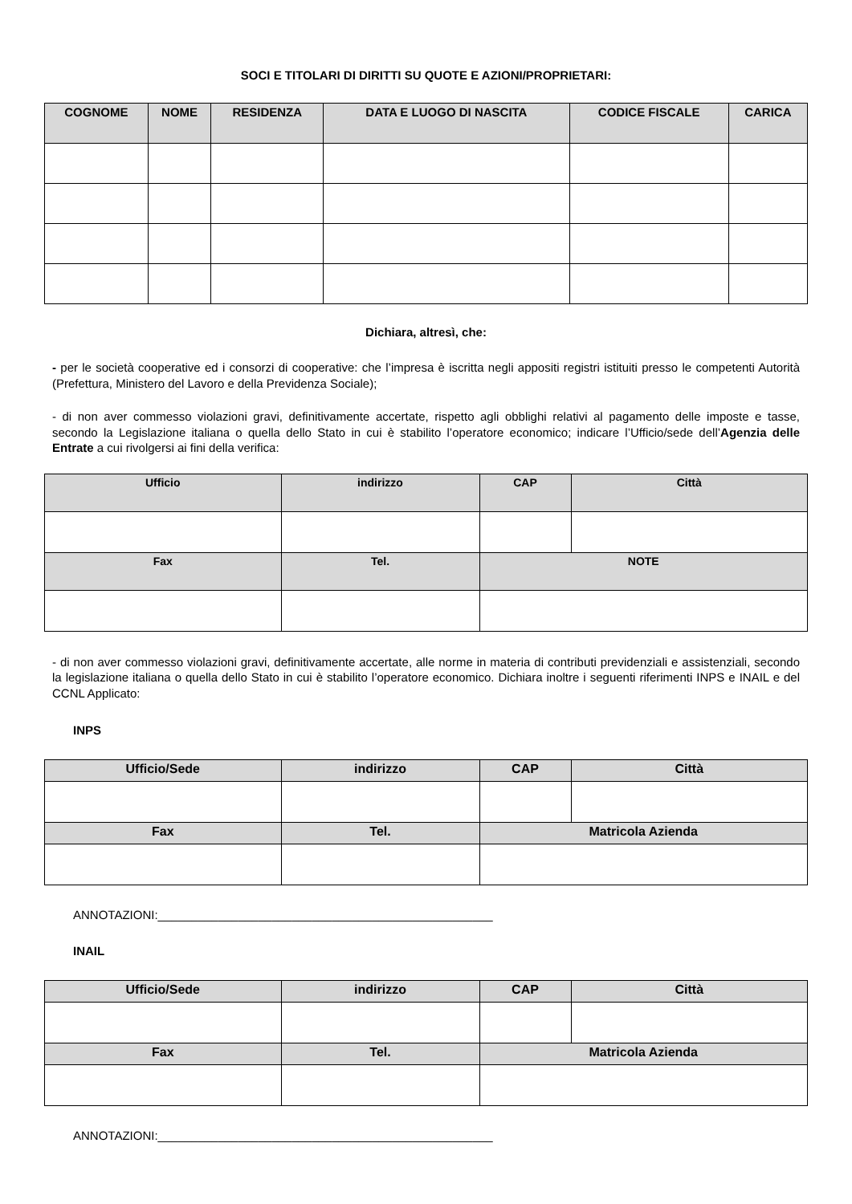SOCI E TITOLARI DI DIRITTI SU QUOTE E AZIONI/PROPRIETARI:
| COGNOME | NOME | RESIDENZA | DATA E LUOGO DI NASCITA | CODICE FISCALE | CARICA |
| --- | --- | --- | --- | --- | --- |
Dichiara, altresì, che:
- per le società cooperative ed i consorzi di cooperative: che l’impresa è iscritta negli appositi registri istituiti presso le competenti Autorità (Prefettura, Ministero del Lavoro e della Previdenza Sociale);
- di non aver commesso violazioni gravi, definitivamente accertate, rispetto agli obblighi relativi al pagamento delle imposte e tasse, secondo la Legislazione italiana o quella dello Stato in cui è stabilito l’operatore economico; indicare l’Ufficio/sede dell’Agenzia delle Entrate a cui rivolgersi ai fini della verifica:
| Ufficio | indirizzo | CAP | Città |
| --- | --- | --- | --- |
| Fax | Tel. | NOTE | |
- di non aver commesso violazioni gravi, definitivamente accertate, alle norme in materia di contributi previdenziali e assistenziali, secondo la legislazione italiana o quella dello Stato in cui è stabilito l’operatore economico. Dichiara inoltre i seguenti riferimenti INPS e INAIL e del CCNL Applicato:
INPS
| Ufficio/Sede | indirizzo | CAP | Città |
| --- | --- | --- | --- |
| Fax | Tel. | Matricola Azienda | |
ANNOTAZIONI:__________________________________________________
INAIL
| Ufficio/Sede | indirizzo | CAP | Città |
| --- | --- | --- | --- |
| Fax | Tel. | Matricola Azienda | |
ANNOTAZIONI:__________________________________________________